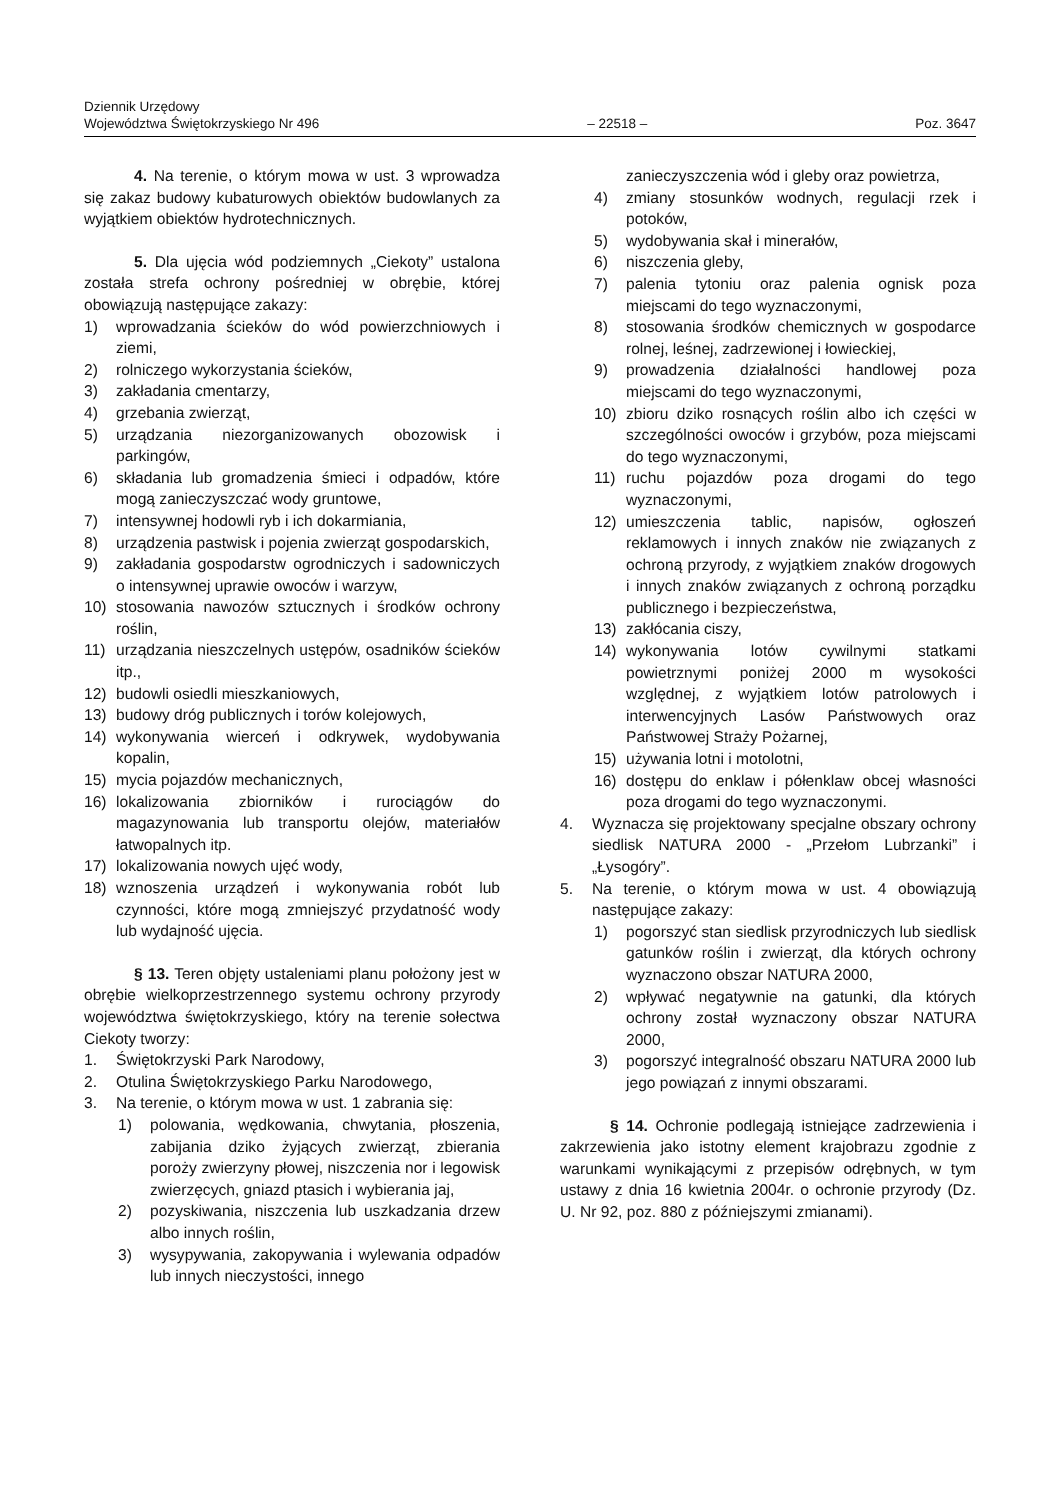Dziennik Urzędowy
Województwa Świętokrzyskiego Nr 496
– 22518 –
Poz. 3647
4. Na terenie, o którym mowa w ust. 3 wprowadza się zakaz budowy kubaturowych obiektów budowlanych za wyjątkiem obiektów hydrotechnicznych.
5. Dla ujęcia wód podziemnych „Ciekoty” ustalona została strefa ochrony pośredniej w obrębie, której obowiązują następujące zakazy:
1) wprowadzania ścieków do wód powierzchniowych i ziemi,
2) rolniczego wykorzystania ścieków,
3) zakładania cmentarzy,
4) grzebania zwierząt,
5) urządzania niezorganizowanych obozowisk i parkingów,
6) składania lub gromadzenia śmieci i odpadów, które mogą zanieczyszczać wody gruntowe,
7) intensywnej hodowli ryb i ich dokarmiania,
8) urządzenia pastwisk i pojenia zwierząt gospodarskich,
9) zakładania gospodarstw ogrodniczych i sadowniczych o intensywnej uprawie owoców i warzyw,
10) stosowania nawozów sztucznych i środków ochrony roślin,
11) urządzania nieszczelnych ustępów, osadników ścieków itp.,
12) budowli osiedli mieszkaniowych,
13) budowy dróg publicznych i torów kolejowych,
14) wykonywania wierceń i odkrywek, wydobywania kopalin,
15) mycia pojazdów mechanicznych,
16) lokalizowania zbiorników i rurociągów do magazynowania lub transportu olejów, materiałów łatwopalnych itp.
17) lokalizowania nowych ujęć wody,
18) wznoszenia urządzeń i wykonywania robót lub czynności, które mogą zmniejszyć przydatność wody lub wydajność ujęcia.
§ 13. Teren objęty ustaleniami planu położony jest w obrębie wielkoprzestrzennego systemu ochrony przyrody województwa świętokrzyskiego, który na terenie sołectwa Ciekoty tworzy:
1. Świętokrzyski Park Narodowy,
2. Otulina Świętokrzyskiego Parku Narodowego,
3. Na terenie, o którym mowa w ust. 1 zabrania się:
1) polowania, wędkowania, chwytania, płoszenia, zabijania dziko żyjących zwierząt, zbierania poroży zwierzyny płowej, niszczenia nor i legowisk zwierzęcych, gniazd ptasich i wybierania jaj,
2) pozyskiwania, niszczenia lub uszkadzania drzew albo innych roślin,
3) wysypywania, zakopywania i wylewania odpadów lub innych nieczystości, innego
zanieczyszczenia wód i gleby oraz powietrza,
4) zmiany stosunków wodnych, regulacji rzek i potoków,
5) wydobywania skał i minerałów,
6) niszczenia gleby,
7) palenia tytoniu oraz palenia ognisk poza miejscami do tego wyznaczonymi,
8) stosowania środków chemicznych w gospodarce rolnej, leśnej, zadrzewionej i łowieckiej,
9) prowadzenia działalności handlowej poza miejscami do tego wyznaczonymi,
10) zbioru dziko rosnących roślin albo ich części w szczególności owoców i grzybów, poza miejscami do tego wyznaczonymi,
11) ruchu pojazdów poza drogami do tego wyznaczonymi,
12) umieszczenia tablic, napisów, ogłoszeń reklamowych i innych znaków nie związanych z ochroną przyrody, z wyjątkiem znaków drogowych i innych znaków związanych z ochroną porządku publicznego i bezpieczeństwa,
13) zakłócania ciszy,
14) wykonywania lotów cywilnymi statkami powietrznymi poniżej 2000 m wysokości względnej, z wyjątkiem lotów patrolowych i interwencyjnych Lasów Państwowych oraz Państwowej Straży Pożarnej,
15) używania lotni i motolotni,
16) dostępu do enklaw i półenklaw obcej własności poza drogami do tego wyznaczonymi.
4. Wyznacza się projektowany specjalne obszary ochrony siedlisk NATURA 2000 - „Przełom Lubrzanki” i „Łysogóry”.
5. Na terenie, o którym mowa w ust. 4 obowiązują następujące zakazy:
1) pogorszyć stan siedlisk przyrodniczych lub siedlisk gatunków roślin i zwierząt, dla których ochrony wyznaczono obszar NATURA 2000,
2) wpływać negatywnie na gatunki, dla których ochrony został wyznaczony obszar NATURA 2000,
3) pogorszyć integralność obszaru NATURA 2000 lub jego powiązań z innymi obszarami.
§ 14. Ochronie podlegają istniejące zadrzewienia i zakrzewienia jako istotny element krajobrazu zgodnie z warunkami wynikającymi z przepisów odrębnych, w tym ustawy z dnia 16 kwietnia 2004r. o ochronie przyrody (Dz. U. Nr 92, poz. 880 z późniejszymi zmianami).